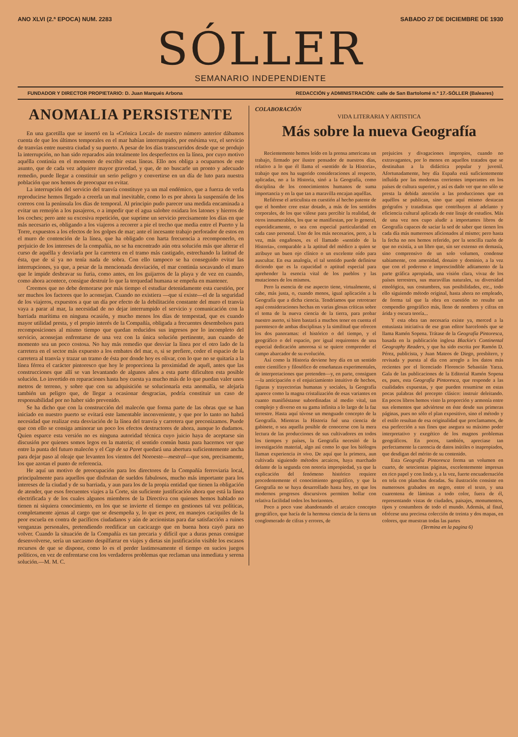ANO XLVI (2.ª EPOCA) NUM. 2283 SABADO 27 DE DICIEMBRE DE 1930
SÓLLER
SEMANARIO INDEPENDIENTE
FUNDADOR Y DIRECTOR PROPIETARIO: D. Juan Marqués Arbona REDACCIÓN y ADMINISTRACIÓN: calle de San Bartolomé n.º 17.-SÓLLER (Baleares)
ANOMALIA PERSISTENTE
En una gacetilla que se insertó en la «Crónica Local» de nuestro número anterior dábamos cuenta de que los últimos temporales en el mar habían interrumpido, por enésima vez, el servicio de tranvías entre nuestra ciudad y su puerto. A pesar de los días transcurridos desde que se produjo la interrupción, no han sido reparados aún totalmente los desperfectos en la línea, por cuyo motivo aquélla continúa en el momento de escribir estas líneas. Ello nos obliga a ocuparnos de este asunto, que de cada vez adquiere mayor gravedad, y que, de no buscarle un pronto y adecuado remedio, puede llegar a constituir un serio peligro y convertirse en un día de luto para nuestra población que nos hemos de preocupar en evitar.
La interrupción del servicio del tranvía constituye ya un mal endémico, que a fuerza de verla reproducirse hemos llegado a creerla un mal inevitable, como lo es por ahora la suspensión de los correos con la península los días de temporal. Al principio pudo parecer una medida encaminada a evitar un remojón a los pasajeros, o a impedir que el agua salobre oxidara los latones y hierros de los coches; pero ante su excesiva repetición, que suprime un servicio precisamente los días en que más necesario es, obligando a los viajeros a recorrer a pie el trecho que media entre el Puerto y la Torre, expuestos a los efectos de los golpes de mar; ante el incesante trabajo perforador de estos en el muro de contención de la línea, que ha obligado con harta frecuencia a recomponerlo, en perjuicio de los intereses de la compañía, no se ha encontrado aún otra solución más que alterar el curso de aquélla y desviarla por la carretera en el tramo más castigado, estrechando la latitud de ésta, que de sí ya no tenía nada de sobra. Con ello tampoco se ha conseguido evitar las interrupciones, ya que, a pesar de la mencionada desviación, el mar continúa socavando el muro que le impide desbravar su furia, como antes, en los guijarros de la playa y de vez en cuando, como ahora acontece, consigue destruir lo que la terquedad humana se empeña en mantener.
Creemos que no debe demorarse por más tiempo el estudiar detenidamente esta cuestión, por ser muchos los factores que lo aconsejan. Cuando no existiera —que sí existe—el de la seguridad de los viajeros, expuestos a que un día por efecto de la debilitación constante del muro el tranvía vaya a parar al mar, la necesidad de no dejar interrumpido el servicio y comunicación con la barriada marítima en ninguna ocasión, y mucho menos los días de tempestad, que es cuando mayor utilidad presta, y el propio interés de la Compañía, obligada a frecuentes desembolsos para recomposiciones al mismo tiempo que quedan reducidos sus ingresos por lo incompleto del servicio, aconsejan enfrentarse de una vez con la única solución pertinente, aun cuando de momento sea un poco costosa. No hay más remedio que desviar la línea por el otro lado de la carretera en el sector más expuesto a los embates del mar, o, si se prefiere, ceder el espacio de la carretera al tranvía y trazar un tramo de ésta por donde hoy es olivar, con lo que no se quitaría a la línea férrea el carácter pintoresco que hoy le proporciona la proximidad de aquél, antes que las construcciones que allí se van levantando de algunos años a esta parte dificulten esta posible solución. Lo invertido en reparaciones hasta hoy cuesta ya mucho más de lo que puedan valer unos metros de terreno, y sobre que con su adquisición se solucionaría esta anomalía, se alejaría también un peligro que, de llegar a ocasionar desgracias, podría constituir un caso de responsabilidad por no haber sido prevenido.
Se ha dicho que con la construcción del malecón que forma parte de las obras que se han iniciado en nuestro puerto se evitará este lamentable inconveniente, y que por lo tanto no habrá necesidad que realizar esta desviación de la línea del tranvía y carretera que preconizamos. Puede que con ello se consiga aminorar un poco los efectos destructores de ahora, aunque lo dudamos. Quien esparce esta versión no es ninguna autoridad técnica cuyo juicio haya de aceptarse sin discusión por quienes somos legos en la materia; el sentido común basta para hacernos ver que entre la punta del futuro malecón y el Cap de sa Paret quedará una abertura suficientemente ancha para dejar paso al oleaje que levanten los vientos del Noroeste—mestral—que son, precisamente, los que azotan el punto de referencia.
He aquí un motivo de preocupación para los directores de la Compañía ferroviaria local, principalmente para aquellos que disfrutan de sueldos fabulosos, mucho más importante para los intereses de la ciudad y de su barriada, y aun para los de la propia entidad que tienen la obligación de atender, que esos frecuentes viajes a la Corte, sin suficiente justificación ahora que está la línea electrificada y de los cuales algunos miembros de la Directiva con quienes hemos hablado no tienen ni siquiera conocimiento, en los que se invierte el tiempo en gestiones tal vez políticas, completamente ajenas al cargo que se desempeña y, lo que es peor, en manejos caciquiles de la peor escuela en contra de pacíficos ciudadanos y aún de accionistas para dar satisfacción a ruines venganzas personales, pretendiendo reedificar un cacicazgo que en buena hora cayó para no volver. Cuando la situación de la Compañía es tan precaria y difícil que a duras penas consigue desenvolverse, sería un sarcasmo despilfarrar en viajes y dietas sin justificación visible los escasos recursos de que se dispone, como lo es el perder lastimosamente el tiempo en sucios juegos políticos, en vez de enfrentarse con los verdaderos problemas que reclaman una inmediata y serena solución.—M. M. C.
COLABORACIÓN
VIDA LITERARIA Y ARTISTICA
Más sobre la nueva Geografía
Recientemente hemos leído en la prensa americana un trabajo, firmado por ilustre pensador de nuestros días, relativo a lo que él llama el «sentido de la Historia», trabajo que nos ha sugerido consideraciones al respecto, aplicadas, no a la Historia, sinó a la Geografía, como disciplina de los conocimientos humanos de suma importancia y en la que tan a maravilla encajan aquéllas.
Refiérese el articulista en cuestión al hecho patente de que el hombre cree estar dotado, a más de los sentidos corporales, de los que válese para percibir la realidad, de otros innumerables, los que se manifiestan, por lo general, esporádicamente, o sea con especial particularidad en cada caso personal. Uno de los más necesarios, pero, a la vez, más engañosos, es el llamado «sentido de la Historia», comparable a la aptitud del médico a quien se atribuye un buen ojo clínico o un excelente oído para auscultar. En esa analogía, el tal sentido puede definirse diciendo que es la capacidad o aptitud especial para aprehender la esencia vital de los pueblos y las mutaciones de los mismos.
Pero la esencia de ese aspecto tiene, virtualmente, si cabe, más justa, o, cuando menos, igual aplicación a la Geografía que a dicha ciencia. Tendríamos que retrotraer aquí consideraciones hechas en varias glosas críticas sobre el tema de la nueva ciencia de la tierra, para probar nuestro aserto, si bien bastará a muchos tener en cuenta el parentesco de ambas disciplinas y la similitud que ofrecen los dos panoramas: el histórico o del tiempo, y el geográfico o del espacio, por igual requirentes de una especial dedicación amorosa si se quiere comprender el campo abarcador de su evolución.
Así como la Historia deviene hoy día en un sentido entre científico y filosófico de enseñanzas experimentales, de interpretaciones que pretenden—y, en parte, consiguen—la anticipación o el enjuiciamiento intuitivo de hechos, figuras y trayectorias humanas y sociales, la Geografía aparece como la magna cristalización de esas variantes en cuanto manifiéstanse subordinadas al medio vital, tan complejo y diverso en su gama infinita a lo largo de la faz terrestre. Hasta aquí túvose un menguado concepto de la Geografía. Mientras la Historia fué una ciencia de gabinete, o sea aquella posible de conocerse con la mera lectura de las producciones de sus cultivadores en todos los tiempos y países, la Geografía necesitó de la investigación material, algo así como lo que los biólogos llaman experiencia in vivo. De aquí que la primera, aun cultivada siguiendo métodos arcaicos, haya marchado delante de la segunda con notoria impropiedad, ya que la explicación del fenómeno histórico requiere procedentemente el conocimiento geográfico, y que la Geografía no se haya desarrollado hasta hoy, en que los modernos progresos discursivos permiten hollar con relativa facilidad todos los horizontes.
Poco a poco vase abandonando el arcaico concepto geográfico, que hacía de la hermosa ciencia de la tierra un conglomerado de cifras y errores, de
prejuicios y divagaciones impropios, cuando no extravagantes, por lo menos en aquellos tratados que se destinaban a la didáctica popular y juvenil. Afortunadamente, hoy día España está suficientemente influída por las modernas corrientes imperantes en los países de cultura superior, y así es dado ver que no sólo se presta la debida atención a las producciones que en aquéllos se publican, sino que aquí mismo destacan geógrafos y tratadistas que contribuyen al adelanto y eficiencia cultural aplicada de este linaje de estudios. Más de una vez nos cupo aludir a importantes libros de Geografía capaces de saciar la sed de saber que tienen los cada día más numerosos aficionados al mismo; pero hasta la fecha no nos hemos referido, por la sencilla razón de que no existía, a un libro que, sin ser extenso en demasía, sino comprensivo de un solo volumen, condense sabiamente, con amenidad, donaire y dominio, a la vez que con el poderoso e imprescindible aditamento de la parte gráfica apropiada, una visión clara, vivaz de los países terrestres, sus maravillas naturales, su diversidad etnológica, sus costumbres, sus posibilidades, etc., todo ello siguiendo método original, hasta ahora no empleado, de forma tal que la obra en cuestión no resulte un compendio geográfico más, lleno de nombres y cifras en árida y oscura teoría...
Y esta obra tan necesaria existe ya, merced a la entusiasta iniciativa de ese gran editor barcelonés que se llama Ramón Sopena. Trátase de la Geografía Pintoresca, basada en la publicación inglesa Blackie's Continental Geography Readers, y que ha sido escrita por Ramón D. Pérez, publicista, y Juan Mateos de Diego, presbítero, y revisada y puesta al día con arreglo a los datos más recientes por el licenciado Florencio Sebastián Yarza. Gala de las publicaciones de la Editorial Ramón Sopena es, pues, esta Geografía Pintoresca, que responde a las cualidades expuestas, y que pueden resumirse en estas pocas palabras del precepto clásico: instruir deleitando. En pocos libros hemos visto la proporción y armonía entre sus elementos que adviértese en éste desde sus primeras páginas, pues no sólo el plan expositivo, sino el método y el estilo resultan de esa originalidad que proclamamos, de esa perfección a sus fines que asegura su máximo poder interpretativo y exegético de los magnos problemas geográficos. En pocos, también, apreciase tan perfectamente la carencia de datos inútiles o inapropiados, que desdigan del mérito de su contenido.
Esta Geografía Pintoresca forma un volumen en cuarto, de setecientas páginas, excelentemente impresas en rico papel y con linda y, a la vez, fuerte encuadernación en tela con planchas doradas. Su ilustración consiste en numerosos grabados en negro, entre el texto, y una cuarentena de láminas a todo color, fuera de él, representando vistas de ciudades, paisajes, monumentos, tipos y costumbres de todo el mundo. Además, al final, ofrécese una preciosa colección de treinta y dos mapas, en colores, que muestran todas las partes
(Termina en la pagina 6)